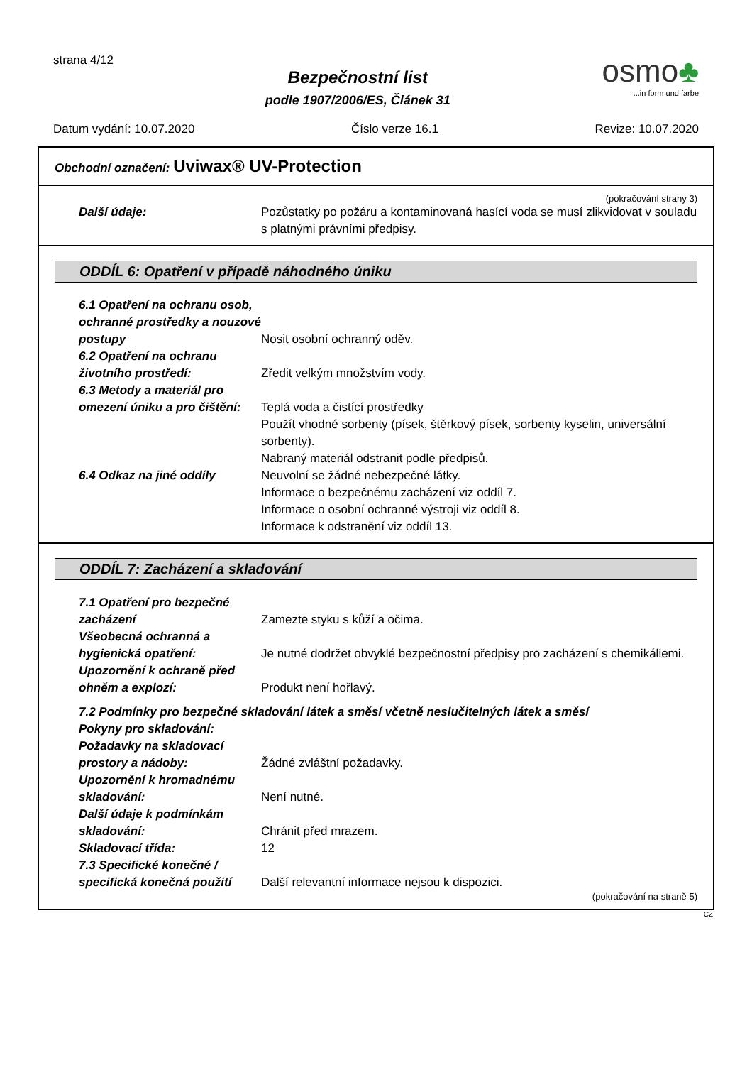strana 4/12
Bezpečnostní list
podle 1907/2006/ES, Článek 31
osmo♣
...in form und farbe
Datum vydání: 10.07.2020 Číslo verze 16.1 Revize: 10.07.2020
Obchodní označení: Uviwax® UV-Protection
(pokračování strany 3)
Další údaje: Pozůstatky po požáru a kontaminovaná hasící voda se musí zlikvidovat v souladu s platnými právními předpisy.
ODDÍL 6: Opatření v případě náhodného úniku
6.1 Opatření na ochranu osob, ochranné prostředky a nouzové postupy
Nosit osobní ochranný oděv.
6.2 Opatření na ochranu životního prostředí:
Zředit velkým množstvím vody.
6.3 Metody a materiál pro omezení úniku a pro čištění:
Teplá voda a čistící prostředky
Použít vhodné sorbenty (písek, štěrkový písek, sorbenty kyselin, universální sorbenty).
Nabraný materiál odstranit podle předpisů.
6.4 Odkaz na jiné oddíly Neuvolní se žádné nebezpečné látky.
Informace o bezpečnému zacházení viz oddíl 7.
Informace o osobní ochranné výstroji viz oddíl 8.
Informace k odstranění viz oddíl 13.
ODDÍL 7: Zacházení a skladování
7.1 Opatření pro bezpečné zacházení
Zamezte styku s kůží a očima.
Všeobecná ochranná a hygienická opatření:
Je nutné dodržet obvyklé bezpečnostní předpisy pro zacházení s chemikáliemi.
Upozornění k ochraně před ohněm a explozí:
Produkt není hořlavý.
7.2 Podmínky pro bezpečné skladování látek a směsí včetně neslučitelných látek a směsí
Pokyny pro skladování:
Požadavky na skladovací prostory a nádoby:
Žádné zvláštní požadavky.
Upozornění k hromadnému skladování:
Není nutné.
Další údaje k podmínkám skladování:
Chránit před mrazem.
Skladovací třída: 12
7.3 Specifické konečné / specifická konečná použití
Další relevantní informace nejsou k dispozici.
(pokračování na straně 5)
CZ